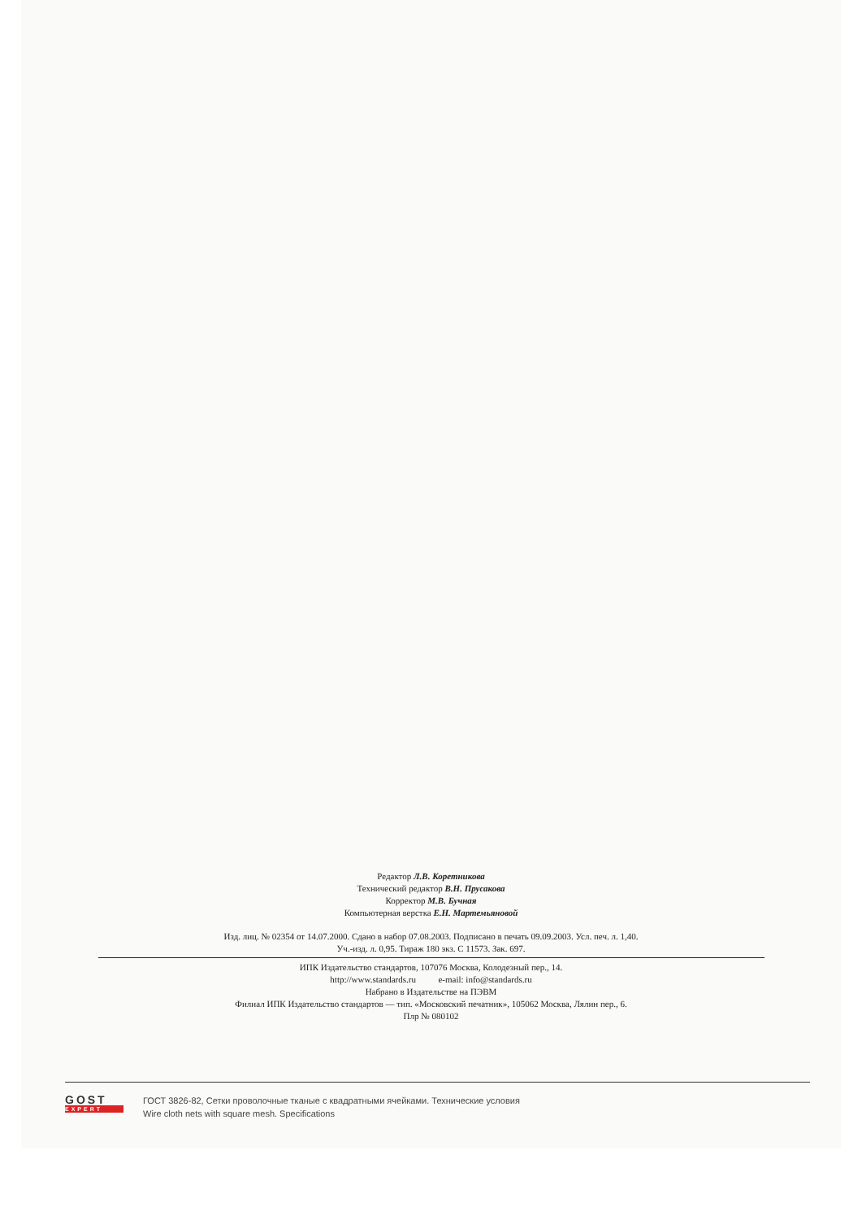Редактор Л.В. Коретникова
Технический редактор В.Н. Прусакова
Корректор М.В. Бучная
Компьютерная верстка Е.Н. Мартемьяновой
Изд. лиц. № 02354 от 14.07.2000. Сдано в набор 07.08.2003. Подписано в печать 09.09.2003. Усл. печ. л. 1,40.
Уч.-изд. л. 0,95. Тираж 180 экз. С 11573. Зак. 697.
ИПК Издательство стандартов, 107076 Москва, Колодезный пер., 14.
http://www.standards.ru e-mail: info@standards.ru
Набрано в Издательстве на ПЭВМ
Филиал ИПК Издательство стандартов — тип. «Московский печатник», 105062 Москва, Лялин пер., 6.
Плр № 080102
GOST
EXPERT
ГОСТ 3826-82, Сетки проволочные тканые с квадратными ячейками. Технические условия
Wire cloth nets with square mesh. Specifications